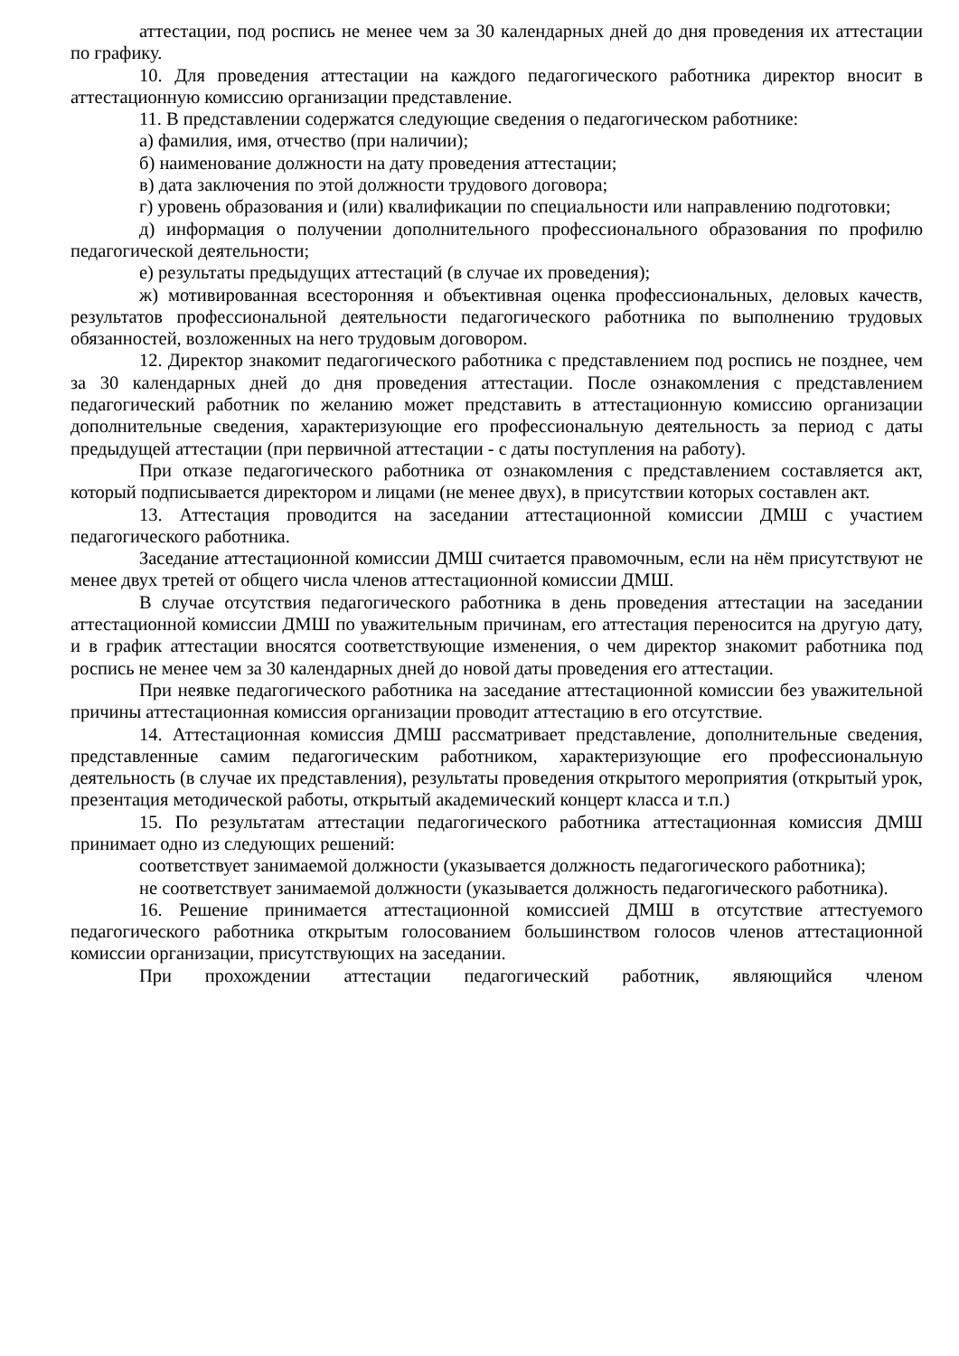аттестации, под роспись не менее чем за 30 календарных дней до дня проведения их аттестации по графику.
10. Для проведения аттестации на каждого педагогического работника директор вносит в аттестационную комиссию организации представление.
11. В представлении содержатся следующие сведения о педагогическом работнике:
а) фамилия, имя, отчество (при наличии);
б) наименование должности на дату проведения аттестации;
в) дата заключения по этой должности трудового договора;
г) уровень образования и (или) квалификации по специальности или направлению подготовки;
д) информация о получении дополнительного профессионального образования по профилю педагогической деятельности;
е) результаты предыдущих аттестаций (в случае их проведения);
ж) мотивированная всесторонняя и объективная оценка профессиональных, деловых качеств, результатов профессиональной деятельности педагогического работника по выполнению трудовых обязанностей, возложенных на него трудовым договором.
12. Директор знакомит педагогического работника с представлением под роспись не позднее, чем за 30 календарных дней до дня проведения аттестации. После ознакомления с представлением педагогический работник по желанию может представить в аттестационную комиссию организации дополнительные сведения, характеризующие его профессиональную деятельность за период с даты предыдущей аттестации (при первичной аттестации - с даты поступления на работу).
При отказе педагогического работника от ознакомления с представлением составляется акт, который подписывается директором и лицами (не менее двух), в присутствии которых составлен акт.
13. Аттестация проводится на заседании аттестационной комиссии ДМШ с участием педагогического работника.
Заседание аттестационной комиссии ДМШ считается правомочным, если на нём присутствуют не менее двух третей от общего числа членов аттестационной комиссии ДМШ.
В случае отсутствия педагогического работника в день проведения аттестации на заседании аттестационной комиссии ДМШ по уважительным причинам, его аттестация переносится на другую дату, и в график аттестации вносятся соответствующие изменения, о чем директор знакомит работника под роспись не менее чем за 30 календарных дней до новой даты проведения его аттестации.
При неявке педагогического работника на заседание аттестационной комиссии без уважительной причины аттестационная комиссия организации проводит аттестацию в его отсутствие.
14. Аттестационная комиссия ДМШ рассматривает представление, дополнительные сведения, представленные самим педагогическим работником, характеризующие его профессиональную деятельность (в случае их представления), результаты проведения открытого мероприятия (открытый урок, презентация методической работы, открытый академический концерт класса и т.п.)
15. По результатам аттестации педагогического работника аттестационная комиссия ДМШ принимает одно из следующих решений:
соответствует занимаемой должности (указывается должность педагогического работника);
не соответствует занимаемой должности (указывается должность педагогического работника).
16. Решение принимается аттестационной комиссией ДМШ в отсутствие аттестуемого педагогического работника открытым голосованием большинством голосов членов аттестационной комиссии организации, присутствующих на заседании.
При прохождении аттестации педагогический работник, являющийся членом